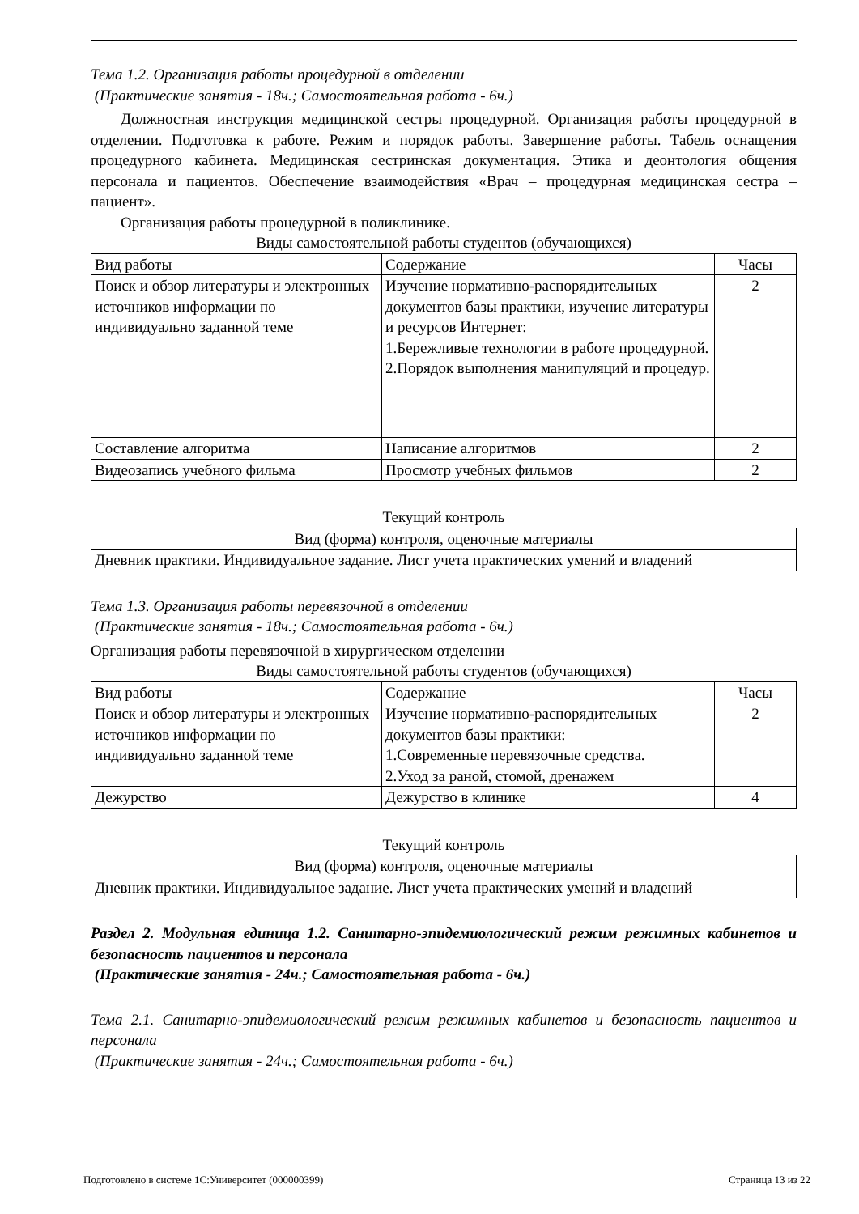Тема 1.2. Организация работы процедурной в отделении
(Практические занятия - 18ч.; Самостоятельная работа - 6ч.)
Должностная инструкция медицинской сестры процедурной. Организация работы процедурной в отделении. Подготовка к работе. Режим и порядок работы. Завершение работы. Табель оснащения процедурного кабинета. Медицинская сестринская документация. Этика и деонтология общения персонала и пациентов. Обеспечение взаимодействия «Врач – процедурная медицинская сестра – пациент».
Организация работы процедурной в поликлинике.
Виды самостоятельной работы студентов (обучающихся)
| Вид работы | Содержание | Часы |
| --- | --- | --- |
| Поиск и обзор литературы и электронных источников информации по индивидуально заданной теме | Изучение нормативно-распорядительных документов базы практики, изучение литературы и ресурсов Интернет: 1.Бережливые технологии в работе процедурной. 2.Порядок выполнения манипуляций и процедур. | 2 |
| Составление алгоритма | Написание алгоритмов | 2 |
| Видеозапись учебного фильма | Просмотр учебных фильмов | 2 |
Текущий контроль
| Вид (форма) контроля, оценочные материалы |
| --- |
| Дневник практики. Индивидуальное задание. Лист учета практических умений и владений |
Тема 1.3. Организация работы перевязочной в отделении
(Практические занятия - 18ч.; Самостоятельная работа - 6ч.)
Организация работы перевязочной в хирургическом отделении
Виды самостоятельной работы студентов (обучающихся)
| Вид работы | Содержание | Часы |
| --- | --- | --- |
| Поиск и обзор литературы и электронных источников информации по индивидуально заданной теме | Изучение нормативно-распорядительных документов базы практики: 1.Современные перевязочные средства. 2.Уход за раной, стомой, дренажем | 2 |
| Дежурство | Дежурство в клинике | 4 |
Текущий контроль
| Вид (форма) контроля, оценочные материалы |
| --- |
| Дневник практики. Индивидуальное задание. Лист учета практических умений и владений |
Раздел 2. Модульная единица 1.2. Санитарно-эпидемиологический режим режимных кабинетов и безопасность пациентов и персонала
(Практические занятия - 24ч.; Самостоятельная работа - 6ч.)
Тема 2.1. Санитарно-эпидемиологический режим режимных кабинетов и безопасность пациентов и персонала
(Практические занятия - 24ч.; Самостоятельная работа - 6ч.)
Подготовлено в системе 1С:Университет (000000399) Страница 13 из 22